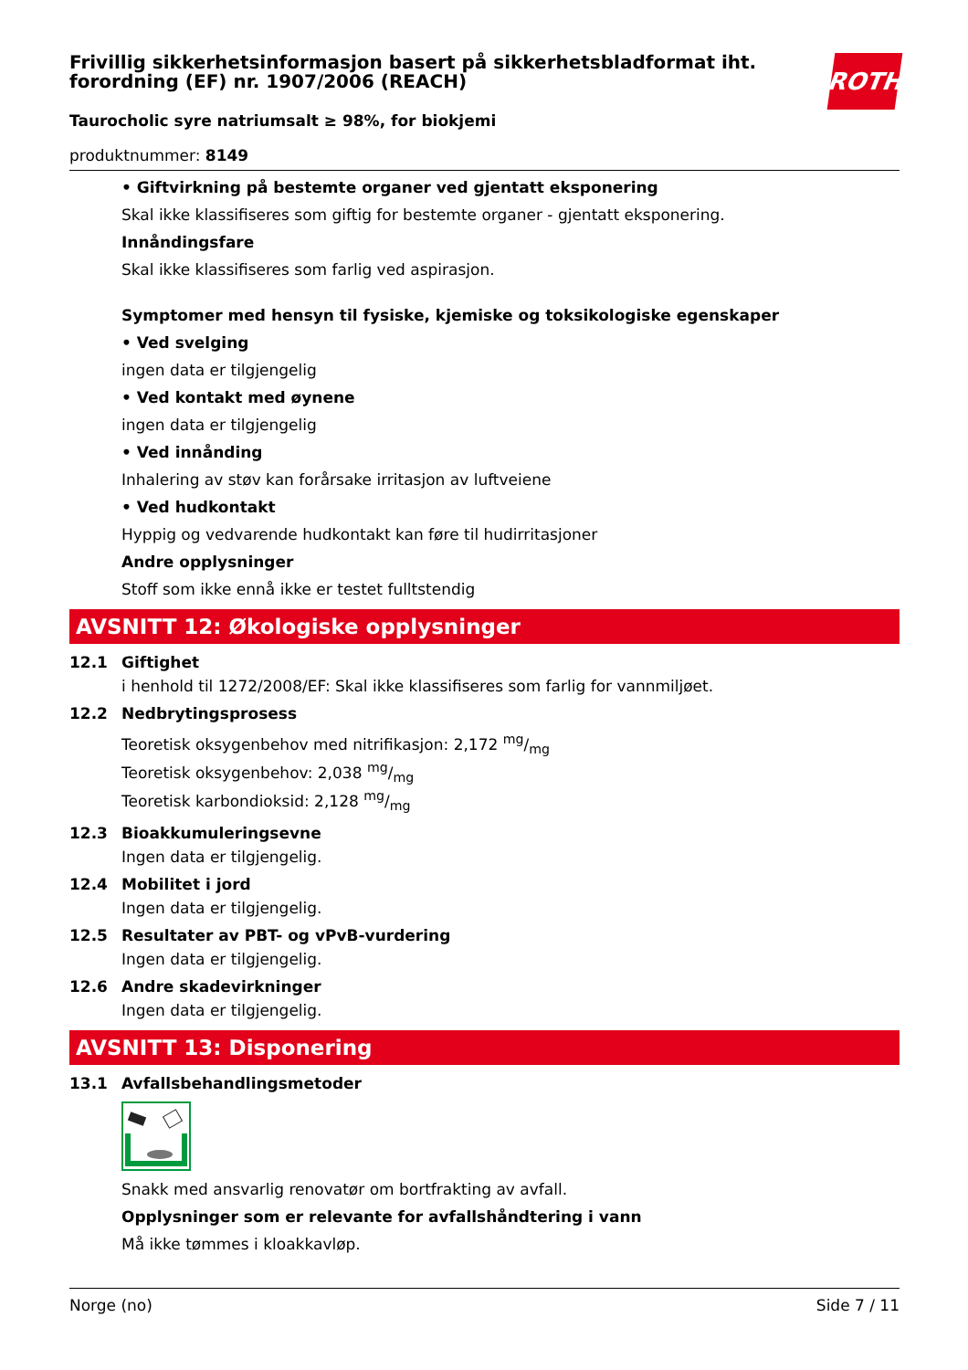Frivillig sikkerhetsinformasjon basert på sikkerhetsbladformat iht. forordning (EF) nr. 1907/2006 (REACH)
ROTH
Taurocholic syre natriumsalt ≥ 98%, for biokjemi
produktnummer: 8149
• Giftvirkning på bestemte organer ved gjentatt eksponering
Skal ikke klassifiseres som giftig for bestemte organer - gjentatt eksponering.
Innåndingsfare
Skal ikke klassifiseres som farlig ved aspirasjon.
Symptomer med hensyn til fysiske, kjemiske og toksikologiske egenskaper
• Ved svelging
ingen data er tilgjengelig
• Ved kontakt med øynene
ingen data er tilgjengelig
• Ved innånding
Inhalering av støv kan forårsake irritasjon av luftveiene
• Ved hudkontakt
Hyppig og vedvarende hudkontakt kan føre til hudirritasjoner
Andre opplysninger
Stoff som ikke ennå ikke er testet fulltstendig
AVSNITT 12: Økologiske opplysninger
12.1 Giftighet
i henhold til 1272/2008/EF: Skal ikke klassifiseres som farlig for vannmiljøet.
12.2 Nedbrytingsprosess
Teoretisk oksygenbehov med nitrifikasjon: 2,172 mg/mg
Teoretisk oksygenbehov: 2,038 mg/mg
Teoretisk karbondioksid: 2,128 mg/mg
12.3 Bioakkumuleringsevne
Ingen data er tilgjengelig.
12.4 Mobilitet i jord
Ingen data er tilgjengelig.
12.5 Resultater av PBT- og vPvB-vurdering
Ingen data er tilgjengelig.
12.6 Andre skadevirkninger
Ingen data er tilgjengelig.
AVSNITT 13: Disponering
13.1 Avfallsbehandlingsmetoder
Snakk med ansvarlig renovatør om bortfrakting av avfall.
Opplysninger som er relevante for avfallshåndtering i vann
Må ikke tømmes i kloakkavløp.
Norge (no) Side 7 / 11